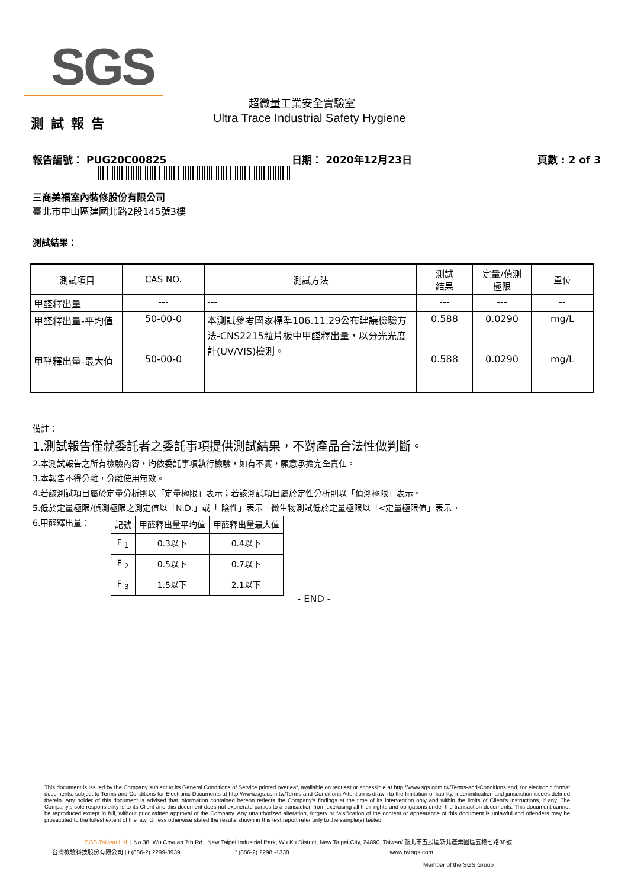SGS
超微量工業安全實驗室
Ultra Trace Industrial Safety Hygiene
測試報告
報告編號： PUG20C00825 日期： 2020年12月23日 頁數 : 2 of 3
三商美福室內裝修股份有限公司
臺北市中山區建國北路2段145號3樓
測試結果：
| 測試項目 | CAS NO. | 測試方法 | 測試 結果 | 定量/偵測 極限 | 單位 |
| --- | --- | --- | --- | --- | --- |
| 甲醛釋出量 | --- | --- | --- | --- | -- |
| 甲醛釋出量-平均值 | 50-00-0 | 本測試參考國家標準106.11.29公布建議檢驗方法-CNS2215粒片板中甲醛釋出量，以分光光度計(UV/VIS)檢測。 | 0.588 | 0.0290 | mg/L |
| 甲醛釋出量-最大值 | 50-00-0 | | 0.588 | 0.0290 | mg/L |
備註：
1.測試報告僅就委託者之委託事項提供測試結果，不對產品合法性做判斷。
2.本測試報告之所有檢驗內容，均依委託事項執行檢驗，如有不實，願意承擔完全責任。
3.本報告不得分離，分離使用無效。
4.若該測試項目屬於定量分析則以「定量極限」表示；若該測試項目屬於定性分析則以「偵測極限」表示。
5.低於定量極限/偵測極限之測定值以「N.D.」或「 陰性」表示。微生物測試低於定量極限以「<定量極限值」表示。
6.甲醛釋出量：
| 記號 | 甲醛釋出量平均值 | 甲醛釋出量最大值 |
| F <sub>1</sub> | 0.3以下 | 0.4以下 |
| F <sub>2</sub> | 0.5以下 | 0.7以下 |
| F <sub>3</sub> | 1.5以下 | 2.1以下 |
- END -
This document is issued by the Company subject to its General Conditions of Service printed overleaf, available on request or accessible at http://www.sgs.com.tw/Terms-and-Conditions and, for electronic format documents, subject to Terms and Conditions for Electronic Documents at http://www.sgs.com.tw/Terms-and-Conditions.Attention is drawn to the limitation of liability, indemnification and jurisdiction issues defined therein. Any holder of this document is advised that information contained hereon reflects the Company's findings at the time of its intervention only and within the limits of Client's instructions, if any. The Company's sole responsibility is to its Client and this document does not exonerate parties to a transaction from exercising all their rights and obligations under the transaction documents. This document cannot be reproduced except in full, without prior written approval of the Company. Any unauthorized alteration, forgery or falsification of the content or appearance of this document is unlawful and offenders may be prosecuted to the fullest extent of the law. Unless otherwise stated the results shown in this test report refer only to the sample(s) tested.
SGS Taiwan Ltd. | No.38, Wu Chyuan 7th Rd., New Taipei Industrial Park, Wu Ku District, New Taipei City, 24890, Taiwan/ 新北市五股區新北產業園區五權七路38號
台灣檢驗科技股份有限公司 | t (886-2) 2299-3939 f (886-2) 2298 -1338 www.tw.sgs.com
Member of the SGS Group